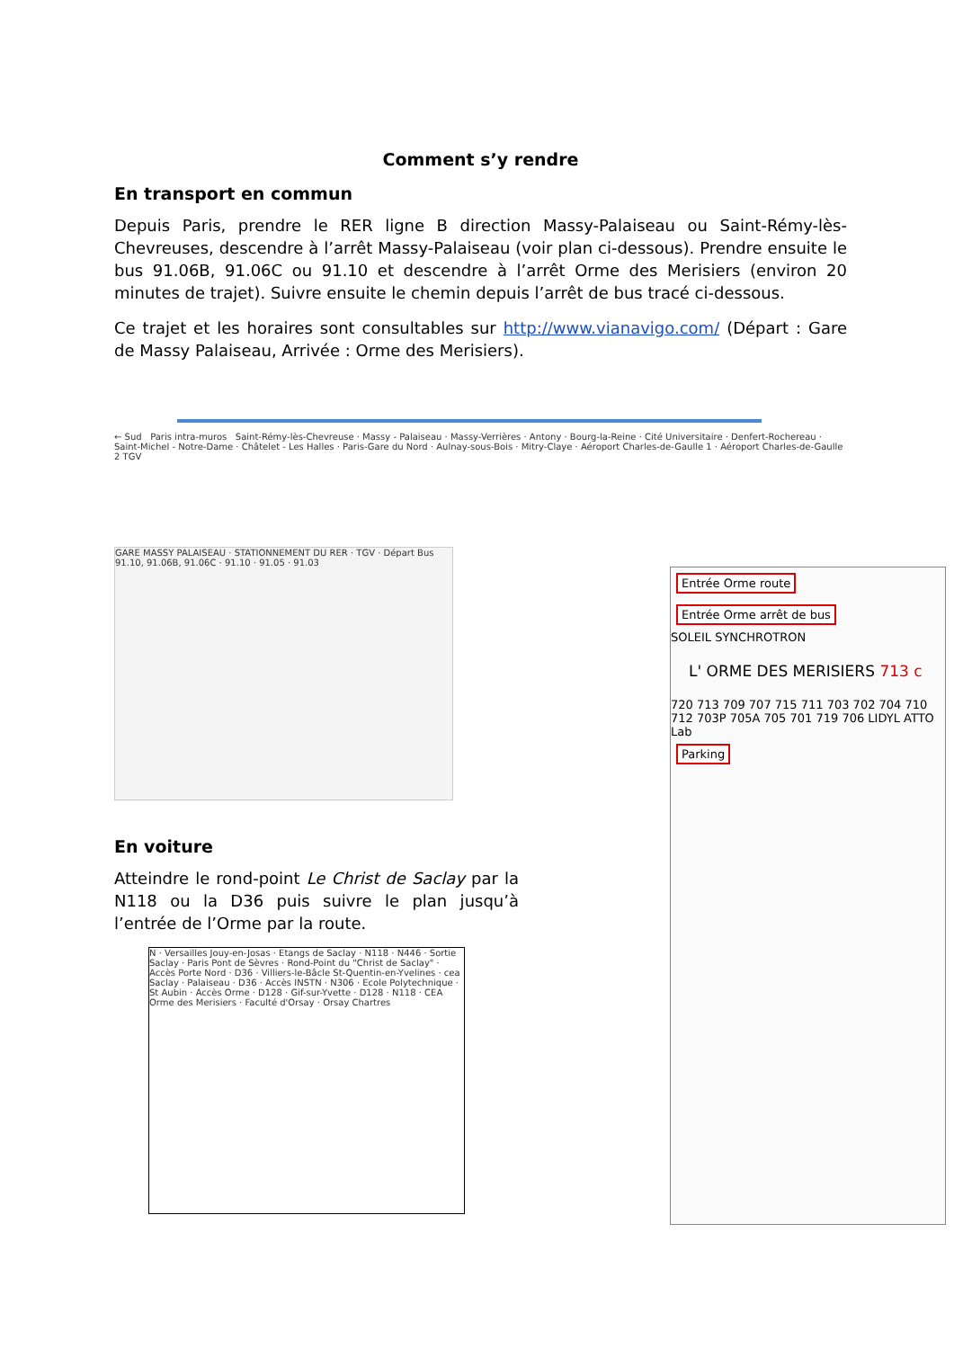Comment s’y rendre
En transport en commun
Depuis Paris, prendre le RER ligne B direction Massy-Palaiseau ou Saint-Rémy-lès-Chevreuses, descendre à l’arrêt Massy-Palaiseau (voir plan ci-dessous). Prendre ensuite le bus 91.06B, 91.06C ou 91.10 et descendre à l’arrêt Orme des Merisiers (environ 20 minutes de trajet). Suivre ensuite le chemin depuis l’arrêt de bus tracé ci-dessous.
Ce trajet et les horaires sont consultables sur http://www.vianavigo.com/ (Départ : Gare de Massy Palaiseau, Arrivée : Orme des Merisiers).
← Sud Paris intra-muros Saint-Rémy-lès-Chevreuse · Massy - Palaiseau · Massy-Verrières · Antony · Bourg-la-Reine · Cité Universitaire · Denfert-Rochereau · Saint-Michel - Notre-Dame · Châtelet - Les Halles · Paris-Gare du Nord · Aulnay-sous-Bois · Mitry-Claye · Aéroport Charles-de-Gaulle 1 · Aéroport Charles-de-Gaulle 2 TGV
GARE MASSY PALAISEAU · STATIONNEMENT DU RER · TGV · Départ Bus 91.10, 91.06B, 91.06C · 91.10 · 91.05 · 91.03
En voiture
Atteindre le rond-point Le Christ de Saclay par la N118 ou la D36 puis suivre le plan jusqu’à l’entrée de l’Orme par la route.
N · Versailles Jouy-en-Josas · Etangs de Saclay · N118 · N446 · Sortie Saclay · Paris Pont de Sèvres · Rond-Point du "Christ de Saclay" · Accès Porte Nord · D36 · Villiers-le-Bâcle St-Quentin-en-Yvelines · cea Saclay · Palaiseau · D36 · Accès INSTN · N306 · Ecole Polytechnique · St Aubin · Accès Orme · D128 · Gif-sur-Yvette · D128 · N118 · CEA Orme des Merisiers · Faculté d'Orsay · Orsay Chartres
Entrée Orme route Entrée Orme arrêt de bus
SOLEIL SYNCHROTRON
L' ORME DES MERISIERS 713 c
720 713 709 707 715 711 703 702 704 710 712 703P 705A 705 701 719 706 LIDYL ATTO Lab
Parking